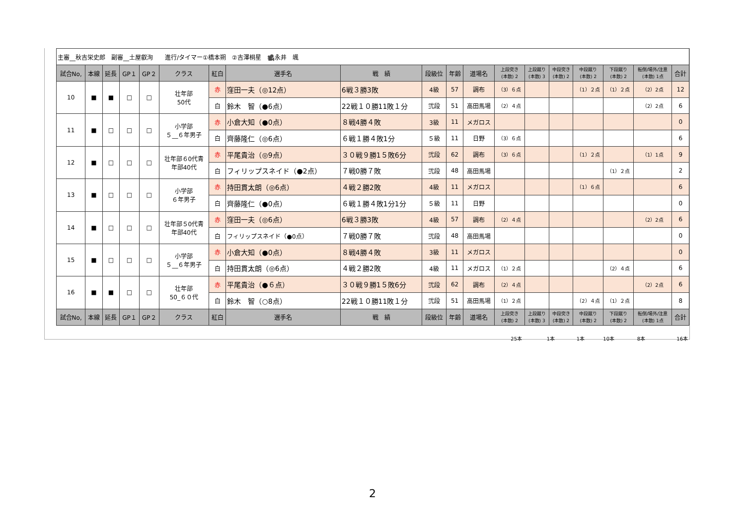| 主審__秋吉栄史郎 副審__土屋叡洵 進行/タイマー①橋本朔 ②吉澤桐星 🎥永井 颯 | | | | | | | | | | | | | | | | | | |
| 試合No, | 本線 | 延長 | GP１ | GP２ | クラス | 紅白 | 選手名 | 戦 績 | 段級位 | 年齢 | 道場名 | 上段突き (本数) 2 | 上段蹴り (本数) 3 | 中段突き (本数) 2 | 中段蹴り (本数) 2 | 下段蹴り (本数) 2 | 転倒/場外/注意 (本数) 1点 | 合計 |
| 10 | ■ | ■ | □ | □ | 壮年部 50代 | 赤 | 窪田一夫（◎12点） | 6戦３勝3敗 | 4級 | 57 | 調布 | （3）６点 | | | （1）２点 | （1）２点 | （2）2点 | 12 |
| | | | | | | 白 | 鈴木 智（●6点） | 22戦１０勝11敗１分 | 弐段 | 51 | 高田馬場 | （2）４点 | | | | | （2）2点 | 6 |
| 11 | ■ | □ | □ | □ | 小学部 ５__６年男子 | 赤 | 小倉大知（●0点） | ８戦4勝４敗 | 3級 | 11 | メガロス | | | | | | | 0 |
| | | | | | | 白 | 齊藤隆仁（◎6点） | ６戦１勝４敗1分 | ５級 | 11 | 日野 | （3）６点 | | | | | | 6 |
| 12 | ■ | □ | □ | □ | 壮年部６0代青 年部40代 | 赤 | 平尾貴治（◎9点） | ３０戦９勝1５敗6分 | 弐段 | 62 | 調布 | （3）６点 | | | （1）２点 | | （1）1点 | 9 |
| | | | | | | 白 | フィリップスネイド（●2点） | ７戦0勝７敗 | 弐段 | 48 | 高田馬場 | | | | | （1）２点 | | 2 |
| 13 | ■ | □ | □ | □ | 小学部 ６年男子 | 赤 | 持田貫太朗（◎6点） | ４戦２勝2敗 | 4級 | 11 | メガロス | | | | （1）６点 | | | 6 |
| | | | | | | 白 | 齊藤隆仁（●0点） | ６戦１勝４敗1分1分 | ５級 | 11 | 日野 | | | | | | | 0 |
| 14 | ■ | □ | □ | □ | 壮年部５0代青 年部40代 | 赤 | 窪田一夫（◎6点） | 6戦３勝3敗 | 4級 | 57 | 調布 | （2）４点 | | | | | （2）2点 | 6 |
| | | | | | | 白 | フィリップスネイド（●0点） | ７戦0勝７敗 | 弐段 | 48 | 高田馬場 | | | | | | | 0 |
| 15 | ■ | □ | □ | □ | 小学部 ５__６年男子 | 赤 | 小倉大知（●0点） | ８戦4勝４敗 | 3級 | 11 | メガロス | | | | | | | 0 |
| | | | | | | 白 | 持田貫太朗（◎6点） | ４戦２勝2敗 | 4級 | 11 | メガロス | （1）２点 | | | | （2）４点 | | 6 |
| 16 | ■ | ■ | □ | □ | 壮年部 50_６０代 | 赤 | 平尾貴治（●６点） | ３０戦９勝1５敗6分 | 弐段 | 62 | 調布 | （2）４点 | | | | | （2）2点 | 6 |
| | | | | | | 白 | 鈴木 智（○8点） | 22戦１０勝11敗１分 | 弐段 | 51 | 高田馬場 | （1）２点 | | | （2）４点 | （1）２点 | | 8 |
| 試合No, | 本線 | 延長 | GP１ | GP２ | クラス | 紅白 | 選手名 | 戦 績 | 段級位 | 年齢 | 道場名 | 上段突き (本数) 2 | 上段蹴り (本数) 3 | 中段突き (本数) 2 | 中段蹴り (本数) 2 | 下段蹴り (本数) 2 | 転倒/場外/注意 (本数) 1点 | 合計 |
25本 1本 1本 10本 8本 16本
2